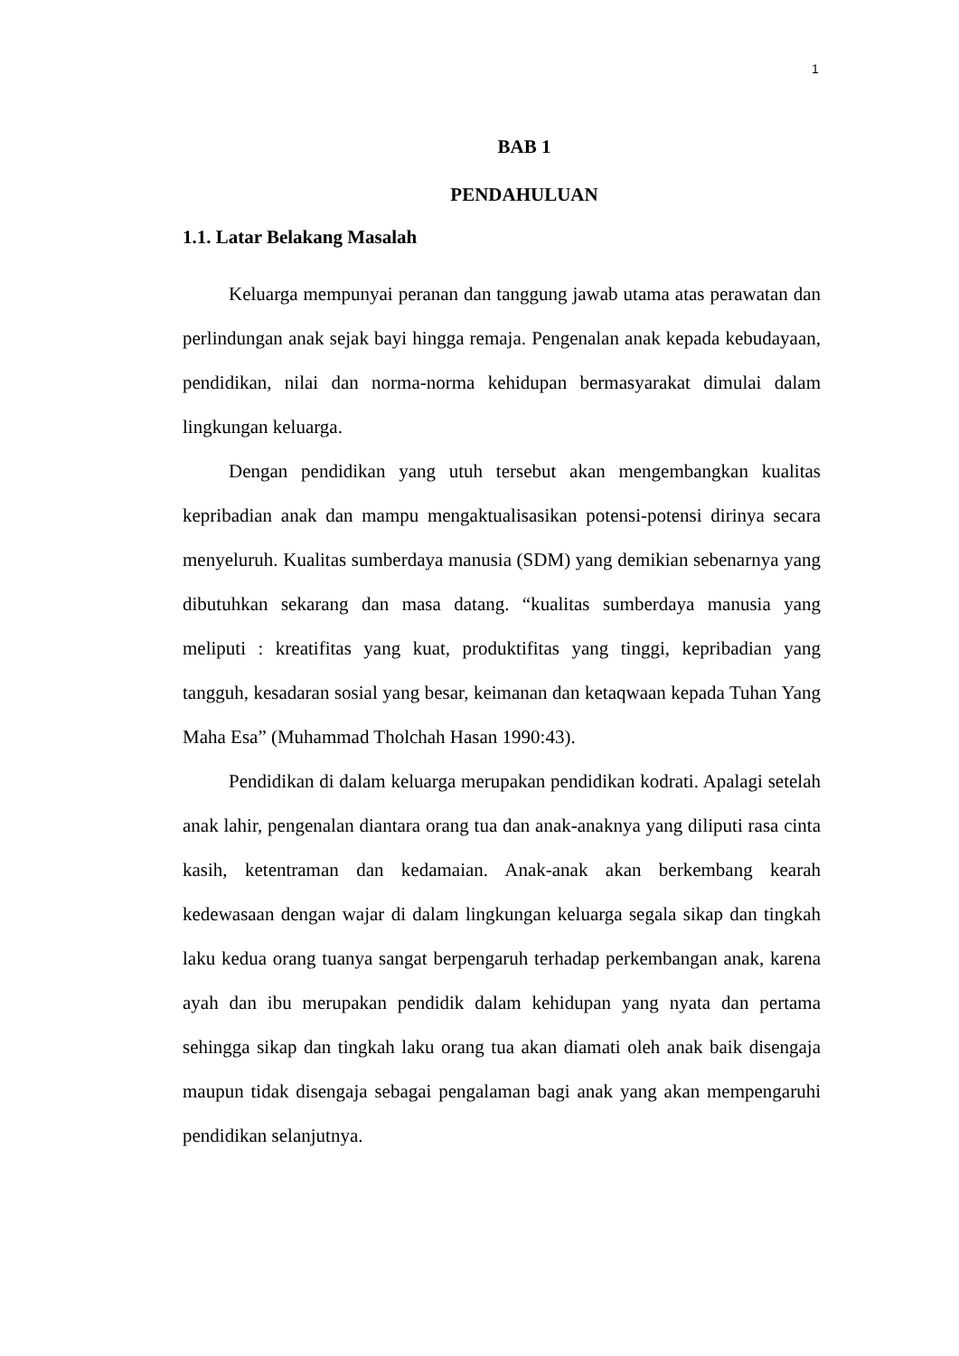1
BAB 1
PENDAHULUAN
1.1. Latar Belakang Masalah
Keluarga mempunyai peranan dan tanggung jawab utama atas perawatan dan perlindungan anak sejak bayi hingga remaja. Pengenalan anak kepada kebudayaan, pendidikan, nilai dan norma-norma kehidupan bermasyarakat dimulai dalam lingkungan keluarga.
Dengan pendidikan yang utuh tersebut akan mengembangkan kualitas kepribadian anak dan mampu mengaktualisasikan potensi-potensi dirinya secara menyeluruh. Kualitas sumberdaya manusia (SDM) yang demikian sebenarnya yang dibutuhkan sekarang dan masa datang. “kualitas sumberdaya manusia yang meliputi : kreatifitas yang kuat, produktifitas yang tinggi, kepribadian yang tangguh, kesadaran sosial yang besar, keimanan dan ketaqwaan kepada Tuhan Yang Maha Esa” (Muhammad Tholchah Hasan 1990:43).
Pendidikan di dalam keluarga merupakan pendidikan kodrati. Apalagi setelah anak lahir, pengenalan diantara orang tua dan anak-anaknya yang diliputi rasa cinta kasih, ketentraman dan kedamaian. Anak-anak akan berkembang kearah kedewasaan dengan wajar di dalam lingkungan keluarga segala sikap dan tingkah laku kedua orang tuanya sangat berpengaruh terhadap perkembangan anak, karena ayah dan ibu merupakan pendidik dalam kehidupan yang nyata dan pertama sehingga sikap dan tingkah laku orang tua akan diamati oleh anak baik disengaja maupun tidak disengaja sebagai pengalaman bagi anak yang akan mempengaruhi pendidikan selanjutnya.